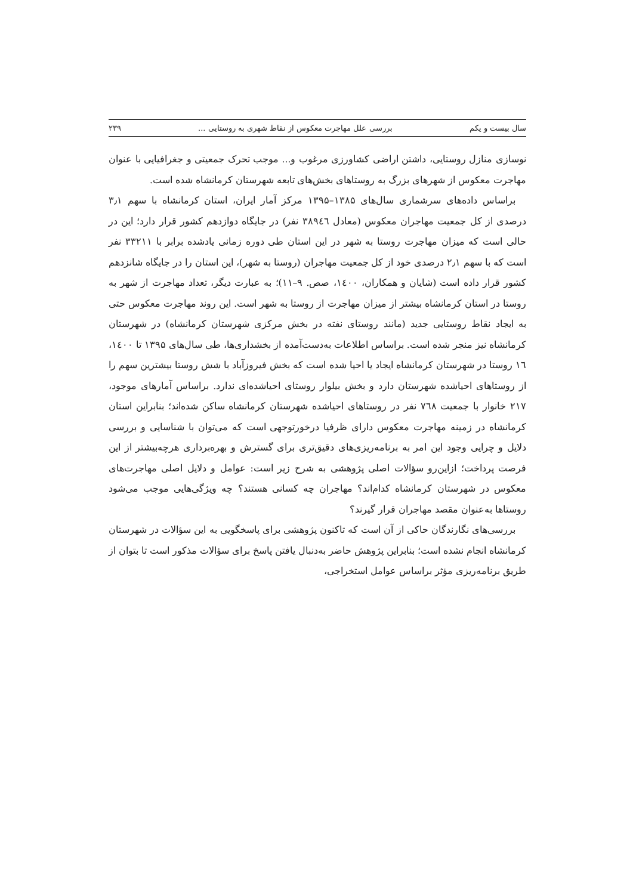سال بیست و یکم بررسی علل مهاجرت معکوس از نقاط شهری به روستایی ... ۲۳۹
نوسازی منازل روستایی، داشتن اراضی کشاورزی مرغوب و... موجب تحرک جمعیتی و جغرافیایی با عنوان مهاجرت معکوس از شهرهای بزرگ به روستاهای بخش‌های تابعه شهرستان کرمانشاه شده است.
براساس داده‌های سرشماری سال‌های ۱۳۸۵–۱۳۹۵ مرکز آمار ایران، استان کرمانشاه با سهم ۳٫۱ درصدی از کل جمعیت مهاجران معکوس (معادل ۳۸۹٤٦ نفر) در جایگاه دوازدهم کشور قرار دارد؛ این در حالی است که میزان مهاجرت روستا به شهر در این استان طی دوره زمانی یادشده برابر با ۳۳۲۱۱ نفر است که با سهم ۲٫۱ درصدی خود از کل جمعیت مهاجران (روستا به شهر)، این استان را در جایگاه شانزدهم کشور قرار داده است (شایان و همکاران، ۱٤۰۰، صص. ۹–۱۱)؛ به عبارت دیگر، تعداد مهاجرت از شهر به روستا در استان کرمانشاه بیشتر از میزان مهاجرت از روستا به شهر است. این روند مهاجرت معکوس حتی به ایجاد نقاط روستایی جدید (مانند روستای نفته در بخش مرکزی شهرستان کرمانشاه) در شهرستان کرمانشاه نیز منجر شده است. براساس اطلاعات به‌دست‌آمده از بخشداری‌ها، طی سال‌های ۱۳۹۵ تا ۱٤۰۰، ۱٦ روستا در شهرستان کرمانشاه ایجاد یا احیا شده است که بخش فیروزآباد با شش روستا بیشترین سهم را از روستاهای احیاشده شهرستان دارد و بخش بیلوار روستای احیاشده‌ای ندارد. براساس آمارهای موجود، ۲۱۷ خانوار با جمعیت ۷٦۸ نفر در روستاهای احیاشده شهرستان کرمانشاه ساکن شده‌اند؛ بنابراین استان کرمانشاه در زمینه مهاجرت معکوس دارای ظرفیا درخورتوجهی است که می‌توان با شناسایی و بررسی دلایل و چرایی وجود این امر به برنامه‌ریزی‌های دقیق‌تری برای گسترش و بهره‌برداری هرچه‌بیشتر از این فرصت پرداخت؛ ازاین‌رو سؤالات اصلی پژوهشی به شرح زیر است: عوامل و دلایل اصلی مهاجرت‌های معکوس در شهرستان کرمانشاه کدام‌اند؟ مهاجران چه کسانی هستند؟ چه ویژگی‌هایی موجب می‌شود روستاها به‌عنوان مقصد مهاجران قرار گیرند؟
بررسی‌های نگارندگان حاکی از آن است که تاکنون پژوهشی برای پاسخگویی به این سؤالات در شهرستان کرمانشاه انجام نشده است؛ بنابراین پژوهش حاضر به‌دنبال یافتن پاسخ برای سؤالات مذکور است تا بتوان از طریق برنامه‌ریزی مؤثر براساس عوامل استخراجی،